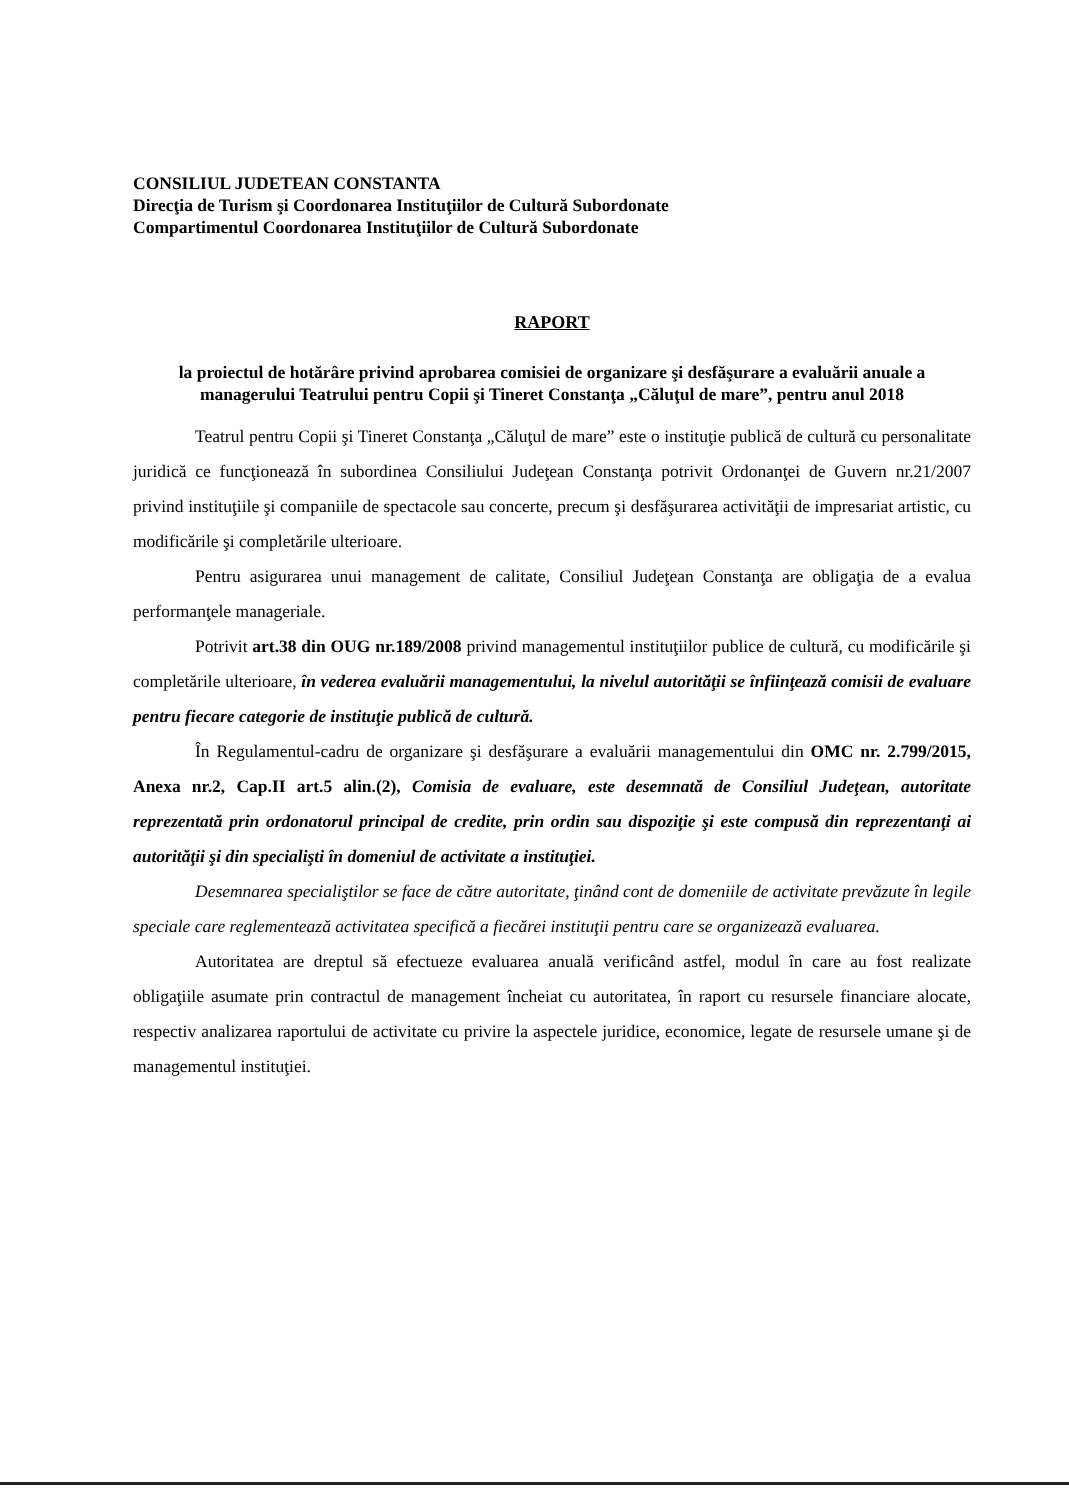CONSILIUL JUDETEAN CONSTANTA
Direcţia de Turism şi Coordonarea Instituţiilor de Cultură Subordonate
Compartimentul Coordonarea Instituţiilor de Cultură Subordonate
RAPORT
la proiectul de hotărâre privind aprobarea comisiei de organizare şi desfăşurare a evaluării anuale a managerului Teatrului pentru Copii şi Tineret Constanţa „Căluţul de mare”, pentru anul 2018
Teatrul pentru Copii şi Tineret Constanţa „Căluţul de mare” este o instituţie publică de cultură cu personalitate juridică ce funcţionează în subordinea Consiliului Judeţean Constanţa potrivit Ordonanţei de Guvern nr.21/2007 privind instituţiile şi companiile de spectacole sau concerte, precum şi desfăşurarea activităţii de impresariat artistic, cu modificările şi completările ulterioare.
Pentru asigurarea unui management de calitate, Consiliul Judeţean Constanţa are obligaţia de a evalua performanţele manageriale.
Potrivit art.38 din OUG nr.189/2008 privind managementul instituţiilor publice de cultură, cu modificările şi completările ulterioare, în vederea evaluării managementului, la nivelul autorităţii se înfiinţează comisii de evaluare pentru fiecare categorie de instituţie publică de cultură.
În Regulamentul-cadru de organizare şi desfăşurare a evaluării managementului din OMC nr. 2.799/2015, Anexa nr.2, Cap.II art.5 alin.(2), Comisia de evaluare, este desemnată de Consiliul Judeţean, autoritate reprezentată prin ordonatorul principal de credite, prin ordin sau dispoziţie şi este compusă din reprezentanţi ai autorităţii şi din specialişti în domeniul de activitate a instituţiei.
Desemnarea specialiştilor se face de către autoritate, ţinând cont de domeniile de activitate prevăzute în legile speciale care reglementează activitatea specifică a fiecărei instituţii pentru care se organizează evaluarea.
Autoritatea are dreptul să efectueze evaluarea anuală verificând astfel, modul în care au fost realizate obligaţiile asumate prin contractul de management încheiat cu autoritatea, în raport cu resursele financiare alocate, respectiv analizarea raportului de activitate cu privire la aspectele juridice, economice, legate de resursele umane şi de managementul instituţiei.